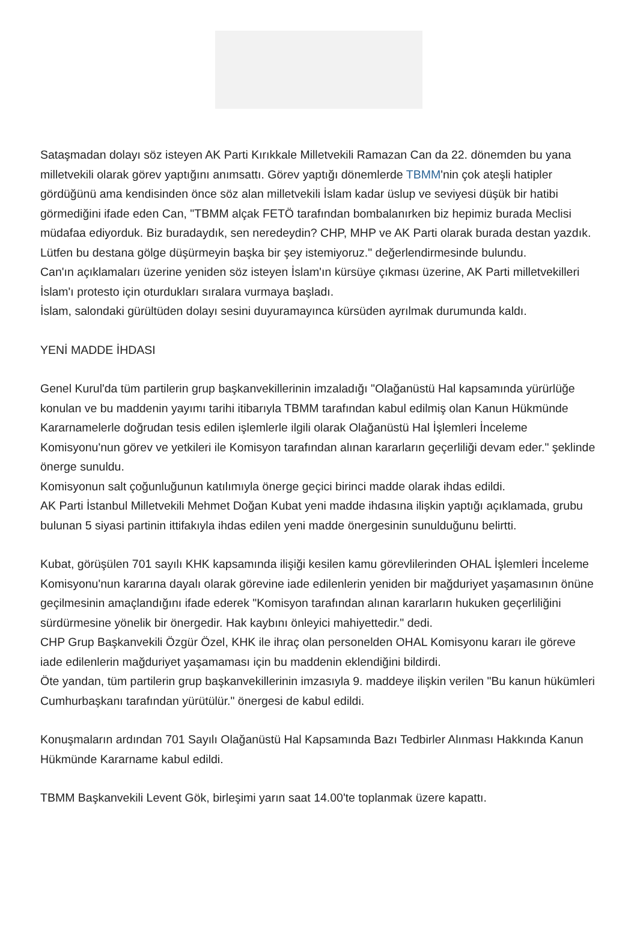Sataşmadan dolayı söz isteyen AK Parti Kırıkkale Milletvekili Ramazan Can da 22. dönemden bu yana milletvekili olarak görev yaptığını anımsattı. Görev yaptığı dönemlerde TBMM'nin çok ateşli hatipler gördüğünü ama kendisinden önce söz alan milletvekili İslam kadar üslup ve seviyesi düşük bir hatibi görmediğini ifade eden Can, "TBMM alçak FETÖ tarafından bombalanırken biz hepimiz burada Meclisi müdafaa ediyorduk. Biz buradaydık, sen neredeydin? CHP, MHP ve AK Parti olarak burada destan yazdık. Lütfen bu destana gölge düşürmeyin başka bir şey istemiyoruz." değerlendirmesinde bulundu.
Can'ın açıklamaları üzerine yeniden söz isteyen İslam'ın kürsüye çıkması üzerine, AK Parti milletvekilleri İslam'ı protesto için oturdukları sıralara vurmaya başladı.
İslam, salondaki gürültüden dolayı sesini duyuramayınca kürsüden ayrılmak durumunda kaldı.
YENİ MADDE İHDASI
Genel Kurul'da tüm partilerin grup başkanvekillerinin imzaladığı "Olağanüstü Hal kapsamında yürürlüğe konulan ve bu maddenin yayımı tarihi itibarıyla TBMM tarafından kabul edilmiş olan Kanun Hükmünde Kararnamelerle doğrudan tesis edilen işlemlerle ilgili olarak Olağanüstü Hal İşlemleri İnceleme Komisyonu'nun görev ve yetkileri ile Komisyon tarafından alınan kararların geçerliliği devam eder." şeklinde önerge sunuldu.
Komisyonun salt çoğunluğunun katılımıyla önerge geçici birinci madde olarak ihdas edildi.
AK Parti İstanbul Milletvekili Mehmet Doğan Kubat yeni madde ihdasına ilişkin yaptığı açıklamada, grubu bulunan 5 siyasi partinin ittifakıyla ihdas edilen yeni madde önergesinin sunulduğunu belirtti.
Kubat, görüşülen 701 sayılı KHK kapsamında ilişiği kesilen kamu görevlilerinden OHAL İşlemleri İnceleme Komisyonu'nun kararına dayalı olarak görevine iade edilenlerin yeniden bir mağduriyet yaşamasının önüne geçilmesinin amaçlandığını ifade ederek "Komisyon tarafından alınan kararların hukuken geçerliliğini sürdürmesine yönelik bir önergedir. Hak kaybını önleyici mahiyettedir." dedi.
CHP Grup Başkanvekili Özgür Özel, KHK ile ihraç olan personelden OHAL Komisyonu kararı ile göreve iade edilenlerin mağduriyet yaşamaması için bu maddenin eklendiğini bildirdi.
Öte yandan, tüm partilerin grup başkanvekillerinin imzasıyla 9. maddeye ilişkin verilen "Bu kanun hükümleri Cumhurbaşkanı tarafından yürütülür." önergesi de kabul edildi.
Konuşmaların ardından 701 Sayılı Olağanüstü Hal Kapsamında Bazı Tedbirler Alınması Hakkında Kanun Hükmünde Kararname kabul edildi.
TBMM Başkanvekili Levent Gök, birleşimi yarın saat 14.00'te toplanmak üzere kapattı.